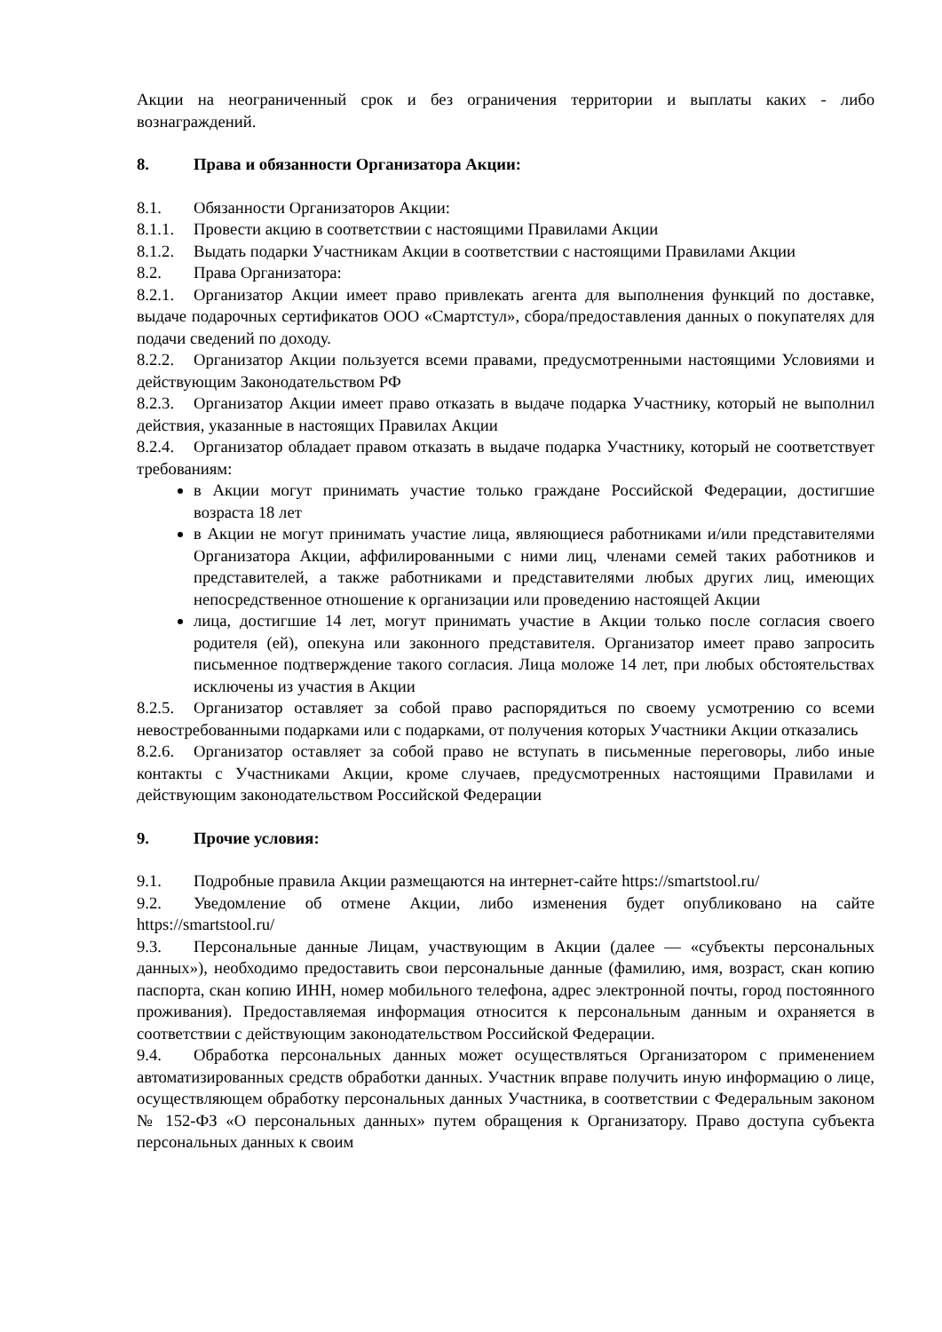Акции на неограниченный срок и без ограничения территории и выплаты каких - либо вознаграждений.
8. Права и обязанности Организатора Акции:
8.1. Обязанности Организаторов Акции:
8.1.1. Провести акцию в соответствии с настоящими Правилами Акции
8.1.2. Выдать подарки Участникам Акции в соответствии с настоящими Правилами Акции
8.2. Права Организатора:
8.2.1. Организатор Акции имеет право привлекать агента для выполнения функций по доставке, выдаче подарочных сертификатов ООО «Смартстул», сбора/предоставления данных о покупателях для подачи сведений по доходу.
8.2.2. Организатор Акции пользуется всеми правами, предусмотренными настоящими Условиями и действующим Законодательством РФ
8.2.3. Организатор Акции имеет право отказать в выдаче подарка Участнику, который не выполнил действия, указанные в настоящих Правилах Акции
8.2.4. Организатор обладает правом отказать в выдаче подарка Участнику, который не соответствует требованиям:
в Акции могут принимать участие только граждане Российской Федерации, достигшие возраста 18 лет
в Акции не могут принимать участие лица, являющиеся работниками и/или представителями Организатора Акции, аффилированными с ними лиц, членами семей таких работников и представителей, а также работниками и представителями любых других лиц, имеющих непосредственное отношение к организации или проведению настоящей Акции
лица, достигшие 14 лет, могут принимать участие в Акции только после согласия своего родителя (ей), опекуна или законного представителя. Организатор имеет право запросить письменное подтверждение такого согласия. Лица моложе 14 лет, при любых обстоятельствах исключены из участия в Акции
8.2.5. Организатор оставляет за собой право распорядиться по своему усмотрению со всеми невостребованными подарками или с подарками, от получения которых Участники Акции отказались
8.2.6. Организатор оставляет за собой право не вступать в письменные переговоры, либо иные контакты с Участниками Акции, кроме случаев, предусмотренных настоящими Правилами и действующим законодательством Российской Федерации
9. Прочие условия:
9.1. Подробные правила Акции размещаются на интернет-сайте https://smartstool.ru/
9.2. Уведомление об отмене Акции, либо изменения будет опубликовано на сайте https://smartstool.ru/
9.3. Персональные данные Лицам, участвующим в Акции (далее — «субъекты персональных данных»), необходимо предоставить свои персональные данные (фамилию, имя, возраст, скан копию паспорта, скан копию ИНН, номер мобильного телефона, адрес электронной почты, город постоянного проживания). Предоставляемая информация относится к персональным данным и охраняется в соответствии с действующим законодательством Российской Федерации.
9.4. Обработка персональных данных может осуществляться Организатором с применением автоматизированных средств обработки данных. Участник вправе получить иную информацию о лице, осуществляющем обработку персональных данных Участника, в соответствии с Федеральным законом № 152-ФЗ «О персональных данных» путем обращения к Организатору. Право доступа субъекта персональных данных к своим